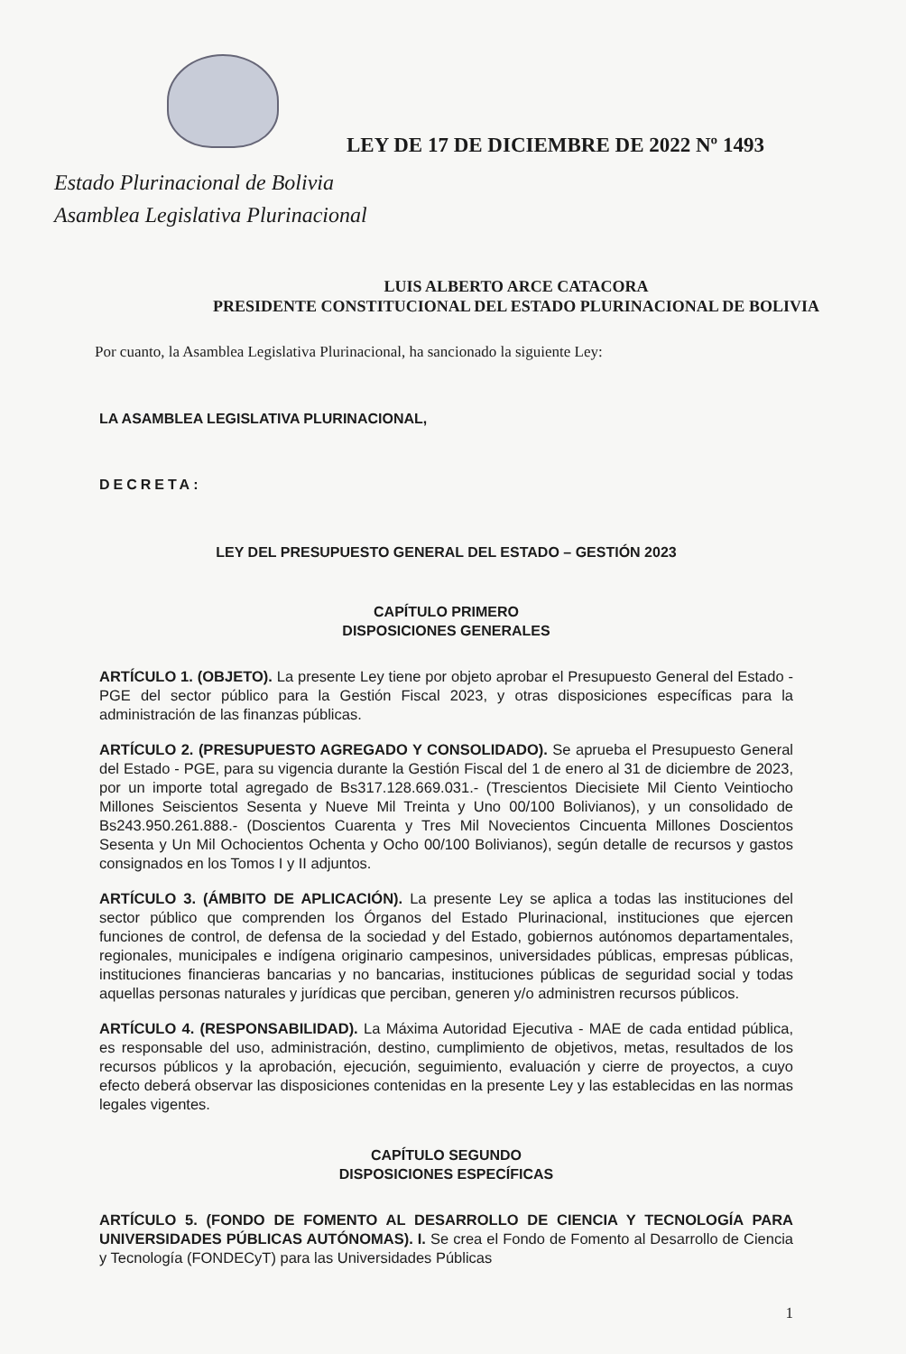LEY DE 17 DE DICIEMBRE DE 2022 Nº 1493
Estado Plurinacional de Bolivia
Asamblea Legislativa Plurinacional
LUIS ALBERTO ARCE CATACORA
PRESIDENTE CONSTITUCIONAL DEL ESTADO PLURINACIONAL DE BOLIVIA
Por cuanto, la Asamblea Legislativa Plurinacional, ha sancionado la siguiente Ley:
LA ASAMBLEA LEGISLATIVA PLURINACIONAL,
DECRETA:
LEY DEL PRESUPUESTO GENERAL DEL ESTADO – GESTIÓN 2023
CAPÍTULO PRIMERO
DISPOSICIONES GENERALES
ARTÍCULO 1. (OBJETO). La presente Ley tiene por objeto aprobar el Presupuesto General del Estado - PGE del sector público para la Gestión Fiscal 2023, y otras disposiciones específicas para la administración de las finanzas públicas.
ARTÍCULO 2. (PRESUPUESTO AGREGADO Y CONSOLIDADO). Se aprueba el Presupuesto General del Estado - PGE, para su vigencia durante la Gestión Fiscal del 1 de enero al 31 de diciembre de 2023, por un importe total agregado de Bs317.128.669.031.- (Trescientos Diecisiete Mil Ciento Veintiocho Millones Seiscientos Sesenta y Nueve Mil Treinta y Uno 00/100 Bolivianos), y un consolidado de Bs243.950.261.888.- (Doscientos Cuarenta y Tres Mil Novecientos Cincuenta Millones Doscientos Sesenta y Un Mil Ochocientos Ochenta y Ocho 00/100 Bolivianos), según detalle de recursos y gastos consignados en los Tomos I y II adjuntos.
ARTÍCULO 3. (ÁMBITO DE APLICACIÓN). La presente Ley se aplica a todas las instituciones del sector público que comprenden los Órganos del Estado Plurinacional, instituciones que ejercen funciones de control, de defensa de la sociedad y del Estado, gobiernos autónomos departamentales, regionales, municipales e indígena originario campesinos, universidades públicas, empresas públicas, instituciones financieras bancarias y no bancarias, instituciones públicas de seguridad social y todas aquellas personas naturales y jurídicas que perciban, generen y/o administren recursos públicos.
ARTÍCULO 4. (RESPONSABILIDAD). La Máxima Autoridad Ejecutiva - MAE de cada entidad pública, es responsable del uso, administración, destino, cumplimiento de objetivos, metas, resultados de los recursos públicos y la aprobación, ejecución, seguimiento, evaluación y cierre de proyectos, a cuyo efecto deberá observar las disposiciones contenidas en la presente Ley y las establecidas en las normas legales vigentes.
CAPÍTULO SEGUNDO
DISPOSICIONES ESPECÍFICAS
ARTÍCULO 5. (FONDO DE FOMENTO AL DESARROLLO DE CIENCIA Y TECNOLOGÍA PARA UNIVERSIDADES PÚBLICAS AUTÓNOMAS). I. Se crea el Fondo de Fomento al Desarrollo de Ciencia y Tecnología (FONDECyT) para las Universidades Públicas
1